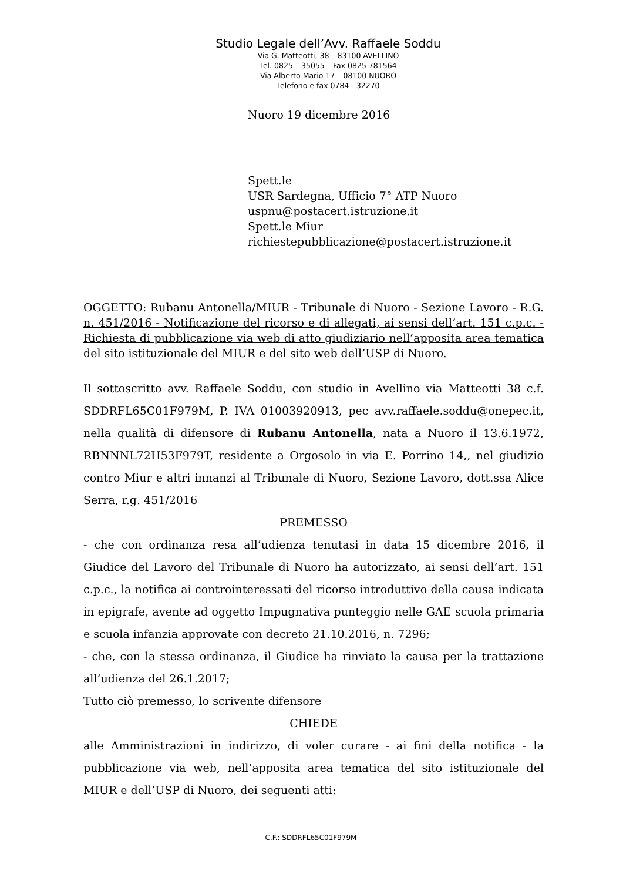Studio Legale dell’Avv. Raffaele Soddu
Via G. Matteotti, 38 – 83100 AVELLINO
Tel. 0825 – 35055 – Fax 0825 781564
Via Alberto Mario 17 – 08100 NUORO
Telefono e fax 0784 - 32270
Nuoro 19 dicembre 2016
Spett.le
USR Sardegna, Ufficio 7° ATP Nuoro
uspnu@postacert.istruzione.it
Spett.le Miur
richiestepubblicazione@postacert.istruzione.it
OGGETTO: Rubanu Antonella/MIUR - Tribunale di Nuoro - Sezione Lavoro - R.G. n. 451/2016 - Notificazione del ricorso e di allegati, ai sensi dell’art. 151 c.p.c. - Richiesta di pubblicazione via web di atto giudiziario nell’apposita area tematica del sito istituzionale del MIUR e del sito web dell’USP di Nuoro.
Il sottoscritto avv. Raffaele Soddu, con studio in Avellino via Matteotti 38 c.f. SDDRFL65C01F979M, P. IVA 01003920913, pec avv.raffaele.soddu@onepec.it, nella qualità di difensore di Rubanu Antonella, nata a Nuoro il 13.6.1972, RBNNNL72H53F979T, residente a Orgosolo in via E. Porrino 14,, nel giudizio contro Miur e altri innanzi al Tribunale di Nuoro, Sezione Lavoro, dott.ssa Alice Serra, r.g. 451/2016
PREMESSO
- che con ordinanza resa all’udienza tenutasi in data 15 dicembre 2016, il Giudice del Lavoro del Tribunale di Nuoro ha autorizzato, ai sensi dell’art. 151 c.p.c., la notifica ai controinteressati del ricorso introduttivo della causa indicata in epigrafe, avente ad oggetto Impugnativa punteggio nelle GAE scuola primaria e scuola infanzia approvate con decreto 21.10.2016, n. 7296;
- che, con la stessa ordinanza, il Giudice ha rinviato la causa per la trattazione all’udienza del 26.1.2017;
Tutto ciò premesso, lo scrivente difensore
CHIEDE
alle Amministrazioni in indirizzo, di voler curare - ai fini della notifica - la pubblicazione via web, nell’apposita area tematica del sito istituzionale del MIUR e dell’USP di Nuoro, dei seguenti atti:
C.F.: SDDRFL65C01F979M